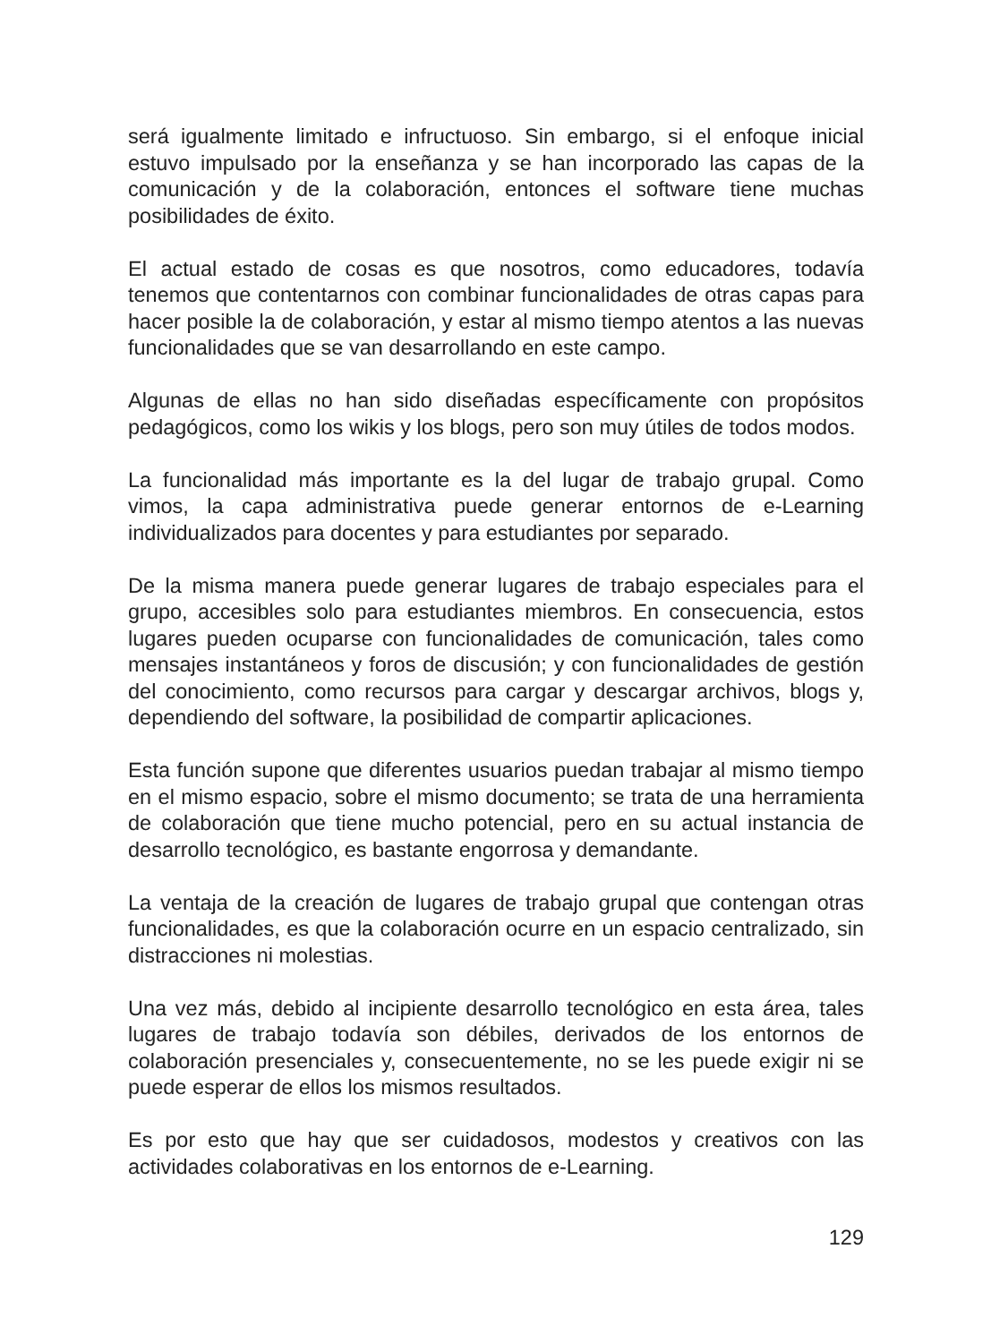será igualmente limitado e infructuoso. Sin embargo, si el enfoque inicial estuvo impulsado por la enseñanza y se han incorporado las capas de la comunicación y de la colaboración, entonces el software tiene muchas posibilidades de éxito.
El actual estado de cosas es que nosotros, como educadores, todavía tenemos que contentarnos con combinar funcionalidades de otras capas para hacer posible la de colaboración, y estar al mismo tiempo atentos a las nuevas funcionalidades que se van desarrollando en este campo.
Algunas de ellas no han sido diseñadas específicamente con propósitos pedagógicos, como los wikis y los blogs, pero son muy útiles de todos modos.
La funcionalidad más importante es la del lugar de trabajo grupal. Como vimos, la capa administrativa puede generar entornos de e-Learning individualizados para docentes y para estudiantes por separado.
De la misma manera puede generar lugares de trabajo especiales para el grupo, accesibles solo para estudiantes miembros. En consecuencia, estos lugares pueden ocuparse con funcionalidades de comunicación, tales como mensajes instantáneos y foros de discusión; y con funcionalidades de gestión del conocimiento, como recursos para cargar y descargar archivos, blogs y, dependiendo del software, la posibilidad de compartir aplicaciones.
Esta función supone que diferentes usuarios puedan trabajar al mismo tiempo en el mismo espacio, sobre el mismo documento; se trata de una herramienta de colaboración que tiene mucho potencial, pero en su actual instancia de desarrollo tecnológico, es bastante engorrosa y demandante.
La ventaja de la creación de lugares de trabajo grupal que contengan otras funcionalidades, es que la colaboración ocurre en un espacio centralizado, sin distracciones ni molestias.
Una vez más, debido al incipiente desarrollo tecnológico en esta área, tales lugares de trabajo todavía son débiles, derivados de los entornos de colaboración presenciales y, consecuentemente, no se les puede exigir ni se puede esperar de ellos los mismos resultados.
Es por esto que hay que ser cuidadosos, modestos y creativos con las actividades colaborativas en los entornos de e-Learning.
129